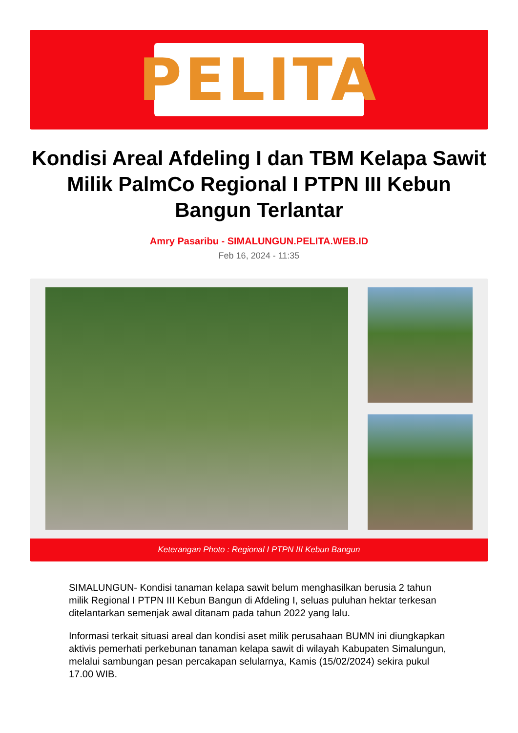PELITA
Kondisi Areal Afdeling I dan TBM Kelapa Sawit Milik PalmCo Regional I PTPN III Kebun Bangun Terlantar
Amry Pasaribu - SIMALUNGUN.PELITA.WEB.ID
Feb 16, 2024 - 11:35
Keterangan Photo : Regional I PTPN III Kebun Bangun
SIMALUNGUN- Kondisi tanaman kelapa sawit belum menghasilkan berusia 2 tahun milik Regional I PTPN III Kebun Bangun di Afdeling I, seluas puluhan hektar terkesan ditelantarkan semenjak awal ditanam pada tahun 2022 yang lalu.
Informasi terkait situasi areal dan kondisi aset milik perusahaan BUMN ini diungkapkan aktivis pemerhati perkebunan tanaman kelapa sawit di wilayah Kabupaten Simalungun, melalui sambungan pesan percakapan selularnya, Kamis (15/02/2024) sekira pukul 17.00 WIB.